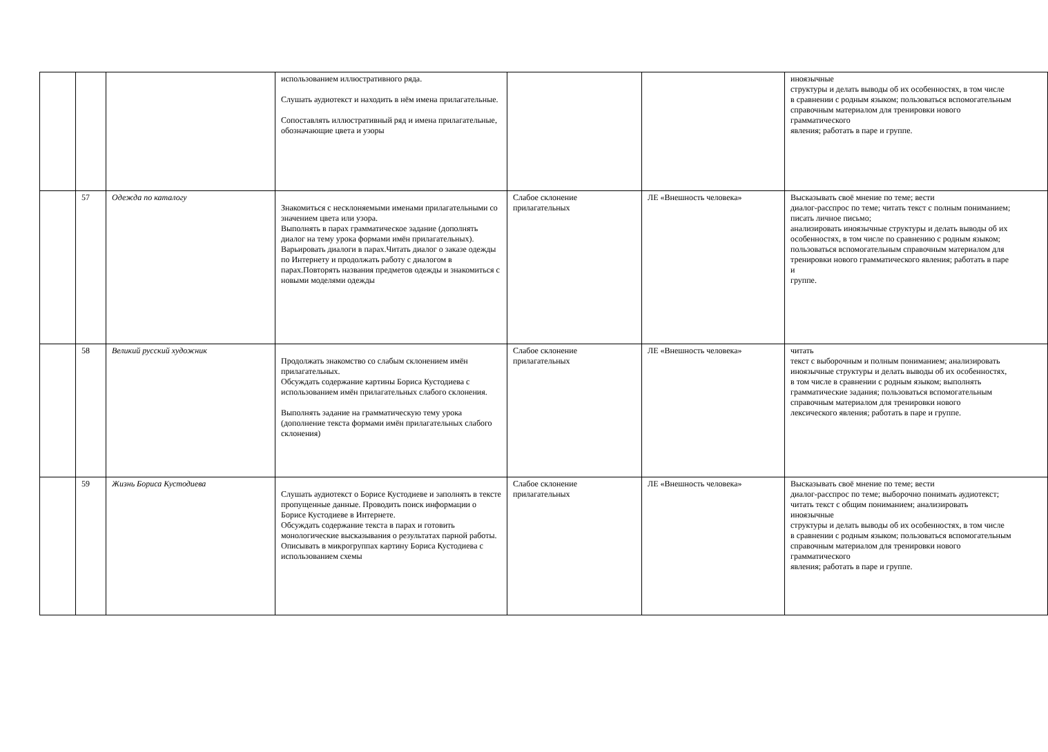| | | | использованием иллюстративного ряда. Слушать аудиотекст и находить в нём имена прилагательные. Сопоставлять иллюстративный ряд и имена прилагательные, обозначающие цвета и узоры | | | иноязычные структуры и делать выводы об их особенностях, в том числе в сравнении с родным языком; пользоваться вспомогательным справочным материалом для тренировки нового грамматического явления; работать в паре и группе. |
| | 57 | Одежда по каталогу | Знакомиться с несклоняемыми именами прилагательными со значением цвета или узора. Выполнять в парах грамматическое задание (дополнять диалог на тему урока формами имён прилагательных). Варьировать диалоги в парах.Читать диалог о заказе одежды по Интернету и продолжать работу с диалогом в парах.Повторять названия предметов одежды и знакомиться с новыми моделями одежды | Слабое склонение прилагательных | ЛЕ «Внешность человека» | Высказывать своё мнение по теме; вести диалог-расспрос по теме; читать текст с полным пониманием; писать личное письмо; анализировать иноязычные структуры и делать выводы об их особенностях, в том числе по сравнению с родным языком; пользоваться вспомогательным справочным материалом для тренировки нового грамматического явления; работать в паре и группе. |
| | 58 | Великий русский художник | Продолжать знакомство со слабым склонением имён прилагательных. Обсуждать содержание картины Бориса Кустодиева с использованием имён прилагательных слабого склонения. Выполнять задание на грамматическую тему урока (дополнение текста формами имён прилагательных слабого склонения) | Слабое склонение прилагательных | ЛЕ «Внешность человека» | читать текст с выборочным и полным пониманием; анализировать иноязычные структуры и делать выводы об их особенностях, в том числе в сравнении с родным языком; выполнять грамматические задания; пользоваться вспомогательным справочным материалом для тренировки нового лексического явления; работать в паре и группе. |
| | 59 | Жизнь Бориса Кустодиева | Слушать аудиотекст о Борисе Кустодиеве и заполнять в тексте пропущенные данные. Проводить поиск информации о Борисе Кустодиеве в Интернете. Обсуждать содержание текста в парах и готовить монологические высказывания о результатах парной работы. Описывать в микрогруппах картину Бориса Кустодиева с использованием схемы | Слабое склонение прилагательных | ЛЕ «Внешность человека» | Высказывать своё мнение по теме; вести диалог-расспрос по теме; выборочно понимать аудиотекст; читать текст с общим пониманием; анализировать иноязычные структуры и делать выводы об их особенностях, в том числе в сравнении с родным языком; пользоваться вспомогательным справочным материалом для тренировки нового грамматического явления; работать в паре и группе. |